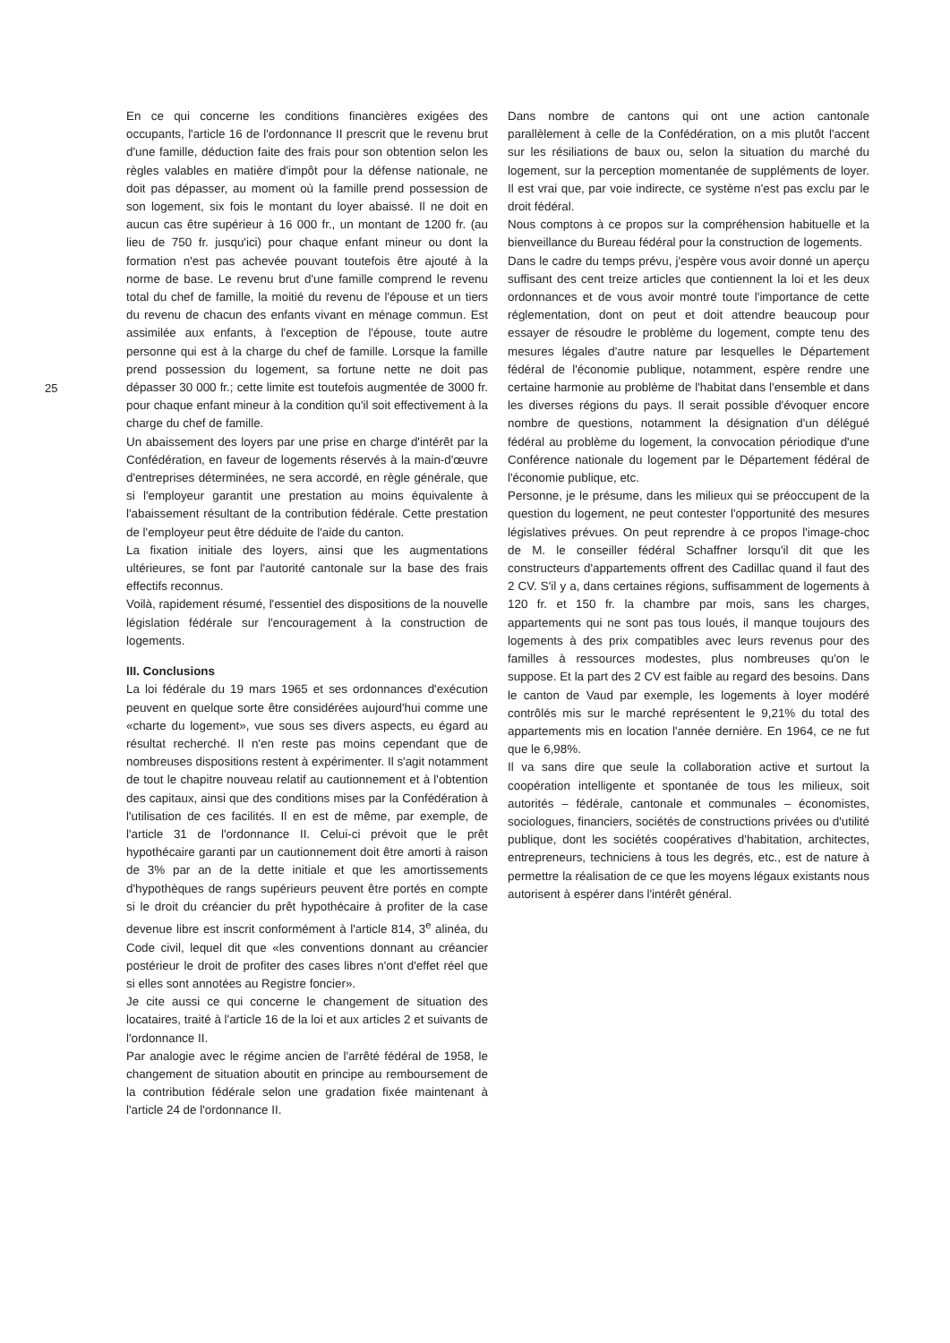25
En ce qui concerne les conditions financières exigées des occupants, l'article 16 de l'ordonnance II prescrit que le revenu brut d'une famille, déduction faite des frais pour son obtention selon les règles valables en matière d'impôt pour la défense nationale, ne doit pas dépasser, au moment où la famille prend possession de son logement, six fois le montant du loyer abaissé. Il ne doit en aucun cas être supérieur à 16 000 fr., un montant de 1200 fr. (au lieu de 750 fr. jusqu'ici) pour chaque enfant mineur ou dont la formation n'est pas achevée pouvant toutefois être ajouté à la norme de base. Le revenu brut d'une famille comprend le revenu total du chef de famille, la moitié du revenu de l'épouse et un tiers du revenu de chacun des enfants vivant en ménage commun. Est assimilée aux enfants, à l'exception de l'épouse, toute autre personne qui est à la charge du chef de famille. Lorsque la famille prend possession du logement, sa fortune nette ne doit pas dépasser 30 000 fr.; cette limite est toutefois augmentée de 3000 fr. pour chaque enfant mineur à la condition qu'il soit effectivement à la charge du chef de famille.
Un abaissement des loyers par une prise en charge d'intérêt par la Confédération, en faveur de logements réservés à la main-d'œuvre d'entreprises déterminées, ne sera accordé, en règle générale, que si l'employeur garantit une prestation au moins équivalente à l'abaissement résultant de la contribution fédérale. Cette prestation de l'employeur peut être déduite de l'aide du canton.
La fixation initiale des loyers, ainsi que les augmentations ultérieures, se font par l'autorité cantonale sur la base des frais effectifs reconnus.
Voilà, rapidement résumé, l'essentiel des dispositions de la nouvelle législation fédérale sur l'encouragement à la construction de logements.
III. Conclusions
La loi fédérale du 19 mars 1965 et ses ordonnances d'exécution peuvent en quelque sorte être considérées aujourd'hui comme une «charte du logement», vue sous ses divers aspects, eu égard au résultat recherché. Il n'en reste pas moins cependant que de nombreuses dispositions restent à expérimenter. Il s'agit notamment de tout le chapitre nouveau relatif au cautionnement et à l'obtention des capitaux, ainsi que des conditions mises par la Confédération à l'utilisation de ces facilités. Il en est de même, par exemple, de l'article 31 de l'ordonnance II. Celui-ci prévoit que le prêt hypothécaire garanti par un cautionnement doit être amorti à raison de 3% par an de la dette initiale et que les amortissements d'hypothèques de rangs supérieurs peuvent être portés en compte si le droit du créancier du prêt hypothécaire à profiter de la case devenue libre est inscrit conformément à l'article 814, 3<sup>e</sup> alinéa, du Code civil, lequel dit que «les conventions donnant au créancier postérieur le droit de profiter des cases libres n'ont d'effet réel que si elles sont annotées au Registre foncier».
Je cite aussi ce qui concerne le changement de situation des locataires, traité à l'article 16 de la loi et aux articles 2 et suivants de l'ordonnance II.
Par analogie avec le régime ancien de l'arrêté fédéral de 1958, le changement de situation aboutit en principe au remboursement de la contribution fédérale selon une gradation fixée maintenant à l'article 24 de l'ordonnance II.
Dans nombre de cantons qui ont une action cantonale parallèlement à celle de la Confédération, on a mis plutôt l'accent sur les résiliations de baux ou, selon la situation du marché du logement, sur la perception momentanée de suppléments de loyer. Il est vrai que, par voie indirecte, ce système n'est pas exclu par le droit fédéral.
Nous comptons à ce propos sur la compréhension habituelle et la bienveillance du Bureau fédéral pour la construction de logements.
Dans le cadre du temps prévu, j'espère vous avoir donné un aperçu suffisant des cent treize articles que contiennent la loi et les deux ordonnances et de vous avoir montré toute l'importance de cette réglementation, dont on peut et doit attendre beaucoup pour essayer de résoudre le problème du logement, compte tenu des mesures légales d'autre nature par lesquelles le Département fédéral de l'économie publique, notamment, espère rendre une certaine harmonie au problème de l'habitat dans l'ensemble et dans les diverses régions du pays. Il serait possible d'évoquer encore nombre de questions, notamment la désignation d'un délégué fédéral au problème du logement, la convocation périodique d'une Conférence nationale du logement par le Département fédéral de l'économie publique, etc.
Personne, je le présume, dans les milieux qui se préoccupent de la question du logement, ne peut contester l'opportunité des mesures législatives prévues. On peut reprendre à ce propos l'image-choc de M. le conseiller fédéral Schaffner lorsqu'il dit que les constructeurs d'appartements offrent des Cadillac quand il faut des 2 CV. S'il y a, dans certaines régions, suffisamment de logements à 120 fr. et 150 fr. la chambre par mois, sans les charges, appartements qui ne sont pas tous loués, il manque toujours des logements à des prix compatibles avec leurs revenus pour des familles à ressources modestes, plus nombreuses qu'on le suppose. Et la part des 2 CV est faible au regard des besoins. Dans le canton de Vaud par exemple, les logements à loyer modéré contrôlés mis sur le marché représentent le 9,21% du total des appartements mis en location l'année dernière. En 1964, ce ne fut que le 6,98%.
Il va sans dire que seule la collaboration active et surtout la coopération intelligente et spontanée de tous les milieux, soit autorités – fédérale, cantonale et communales – économistes, sociologues, financiers, sociétés de constructions privées ou d'utilité publique, dont les sociétés coopératives d'habitation, architectes, entrepreneurs, techniciens à tous les degrés, etc., est de nature à permettre la réalisation de ce que les moyens légaux existants nous autorisent à espérer dans l'intérêt général.